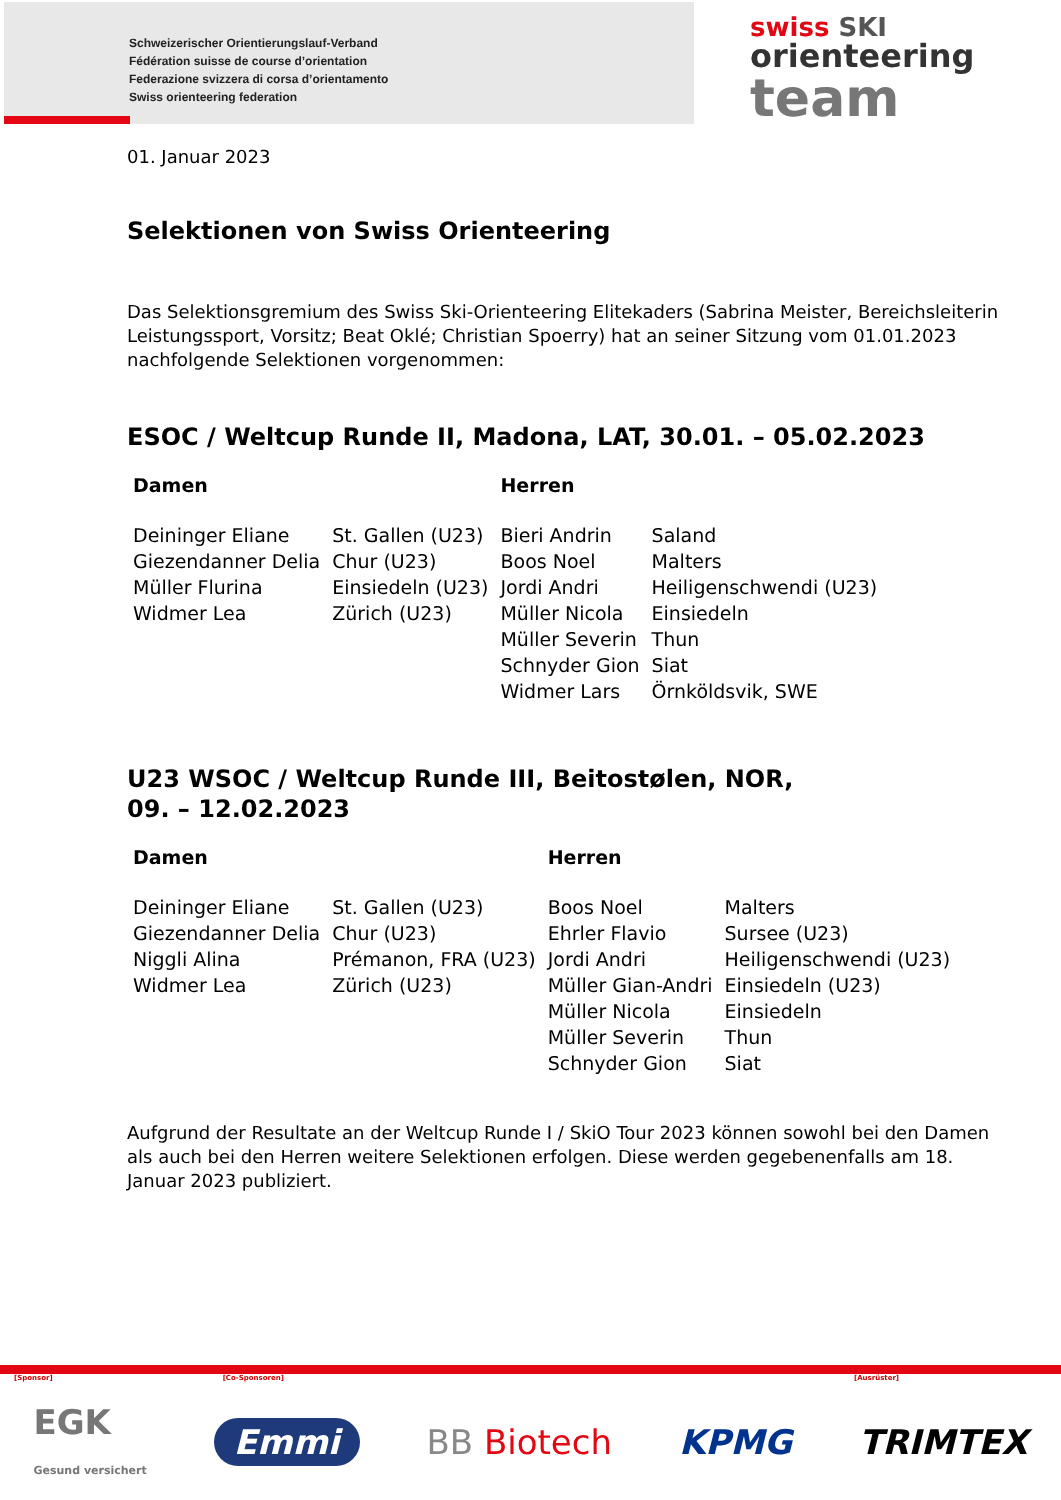Schweizerischer Orientierungslauf-Verband
Fédération suisse de course d’orientation
Federazione svizzera di corsa d’orientamento
Swiss orienteering federation
swiss SKI
orienteering
team
01. Januar 2023
Selektionen von Swiss Orienteering
Das Selektionsgremium des Swiss Ski-Orienteering Elitekaders (Sabrina Meister, Bereichsleiterin Leistungssport, Vorsitz; Beat Oklé; Christian Spoerry) hat an seiner Sitzung vom 01.01.2023 nachfolgende Selektionen vorgenommen:
ESOC / Weltcup Runde II, Madona, LAT, 30.01. – 05.02.2023
| Damen | | Herren | |
| --- | --- | --- | --- |
| Deininger Eliane | St. Gallen (U23) | Bieri Andrin | Saland |
| Giezendanner Delia | Chur (U23) | Boos Noel | Malters |
| Müller Flurina | Einsiedeln (U23) | Jordi Andri | Heiligenschwendi (U23) |
| Widmer Lea | Zürich (U23) | Müller Nicola | Einsiedeln |
| | | Müller Severin | Thun |
| | | Schnyder Gion | Siat |
| | | Widmer Lars | Örnköldsvik, SWE |
U23 WSOC / Weltcup Runde III, Beitostølen, NOR,
09. – 12.02.2023
| Damen | | Herren | |
| --- | --- | --- | --- |
| Deininger Eliane | St. Gallen (U23) | Boos Noel | Malters |
| Giezendanner Delia | Chur (U23) | Ehrler Flavio | Sursee (U23) |
| Niggli Alina | Prémanon, FRA (U23) | Jordi Andri | Heiligenschwendi (U23) |
| Widmer Lea | Zürich (U23) | Müller Gian-Andri | Einsiedeln (U23) |
| | | Müller Nicola | Einsiedeln |
| | | Müller Severin | Thun |
| | | Schnyder Gion | Siat |
Aufgrund der Resultate an der Weltcup Runde I / SkiO Tour 2023 können sowohl bei den Damen als auch bei den Herren weitere Selektionen erfolgen. Diese werden gegebenenfalls am 18. Januar 2023 publiziert.
[Sponsor] [Co-Sponsoren] [Ausrüster]
EGK
Gesund versichert Emmi BB Biotech KPMG TRIMTEX